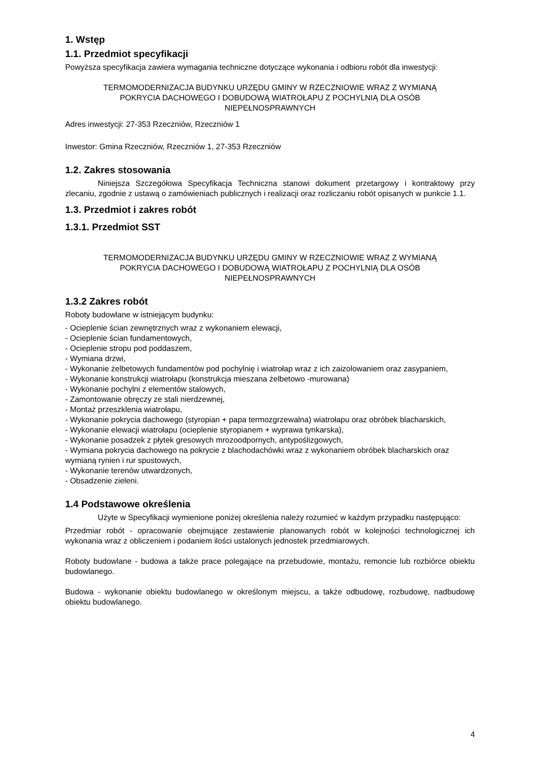1. Wstęp
1.1. Przedmiot specyfikacji
Powyższa specyfikacja zawiera wymagania techniczne dotyczące wykonania i odbioru robót dla inwestycji:
TERMOMODERNIZACJA BUDYNKU URZĘDU GMINY W RZECZNIOWIE WRAZ Z WYMIANĄ
POKRYCIA DACHOWEGO I DOBUDOWĄ WIATROŁAPU Z POCHYLNIĄ DLA OSÓB
NIEPEŁNOSPRAWNYCH
Adres inwestycji: 27-353 Rzeczniów, Rzeczniów 1
Inwestor: Gmina Rzeczniów, Rzeczniów 1, 27-353 Rzeczniów
1.2. Zakres stosowania
Niniejsza Szczegółowa Specyfikacja Techniczna stanowi dokument przetargowy i kontraktowy przy zlecaniu, zgodnie z ustawą o zamówieniach publicznych i realizacji oraz rozliczaniu robót opisanych w punkcie 1.1.
1.3. Przedmiot i zakres robót
1.3.1. Przedmiot SST
TERMOMODERNIZACJA BUDYNKU URZĘDU GMINY W RZECZNIOWIE WRAZ Z WYMIANĄ
POKRYCIA DACHOWEGO I DOBUDOWĄ WIATROŁAPU Z POCHYLNIĄ DLA OSÓB
NIEPEŁNOSPRAWNYCH
1.3.2 Zakres robót
Roboty budowlane w istniejącym budynku:
- Ocieplenie ścian zewnętrznych wraz z wykonaniem elewacji,
- Ocieplenie ścian fundamentowych,
- Ocieplenie stropu pod poddaszem,
- Wymiana drzwi,
- Wykonanie żelbetowych fundamentów pod pochylnię i wiatrołap wraz z ich zaizolowaniem oraz zasypaniem,
- Wykonanie konstrukcji wiatrołapu (konstrukcja mieszana żelbetowo -murowana)
- Wykonanie pochylni z elementów stalowych,
- Zamontowanie obręczy ze stali nierdzewnej,
- Montaż przeszklenia wiatrołapu,
- Wykonanie pokrycia dachowego (styropian + papa termozgrzewalna) wiatrołapu oraz obróbek blacharskich,
- Wykonanie elewacji wiatrołapu (ocieplenie styropianem + wyprawa tynkarska),
- Wykonanie posadzek z płytek gresowych mrozoodpornych, antypoślizgowych,
- Wymiana pokrycia dachowego na pokrycie z blachodachówki wraz z wykonaniem obróbek blacharskich oraz wymianą rynien i rur spustowych,
- Wykonanie terenów utwardzonych,
- Obsadzenie zieleni.
1.4 Podstawowe określenia
Użyte w Specyfikacji wymienione poniżej określenia należy rozumieć w każdym przypadku następująco:
Przedmiar robót - opracowanie obejmujące zestawienie planowanych robót w kolejności technologicznej ich wykonania wraz z obliczeniem i podaniem ilości ustalonych jednostek przedmiarowych.
Roboty budowlane - budowa a także prace polegające na przebudowie, montażu, remoncie lub rozbiórce obiektu budowlanego.
Budowa - wykonanie obiektu budowlanego w określonym miejscu, a także odbudowę, rozbudowę, nadbudowę obiektu budowlanego.
4